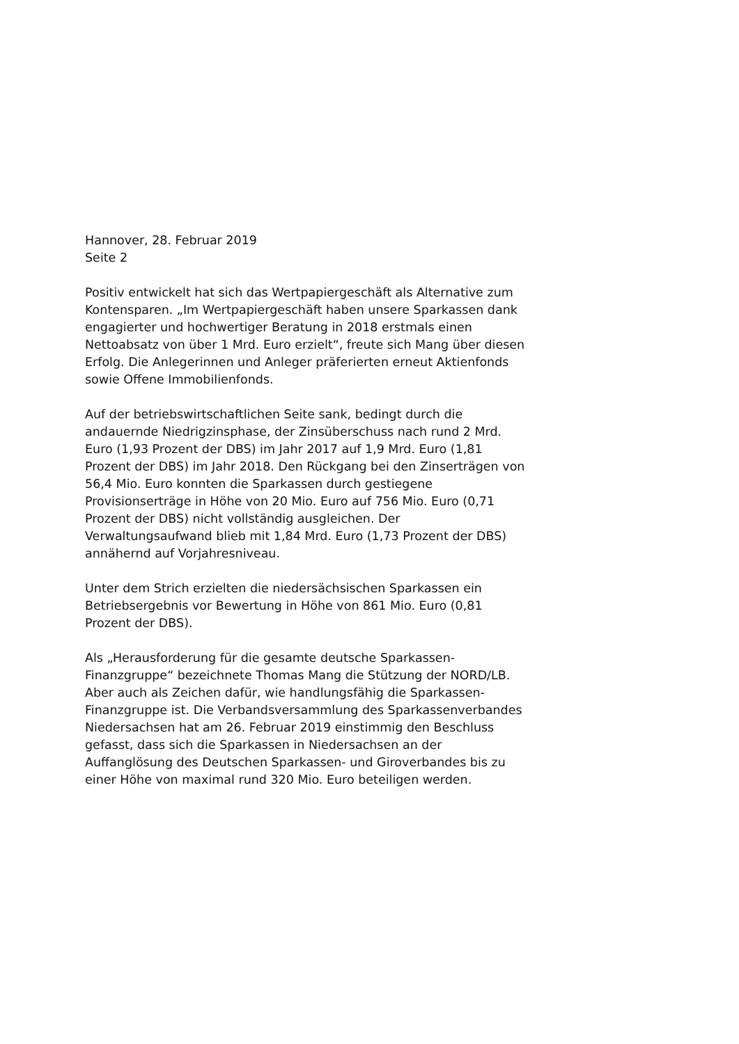Hannover, 28. Februar 2019
Seite 2
Positiv entwickelt hat sich das Wertpapiergeschäft als Alternative zum Kontensparen. „Im Wertpapiergeschäft haben unsere Sparkassen dank engagierter und hochwertiger Beratung in 2018 erstmals einen Nettoabsatz von über 1 Mrd. Euro erzielt“, freute sich Mang über diesen Erfolg. Die Anlegerinnen und Anleger präferierten erneut Aktienfonds sowie Offene Immobilienfonds.
Auf der betriebswirtschaftlichen Seite sank, bedingt durch die andauernde Niedrigzinsphase, der Zinsüberschuss nach rund 2 Mrd. Euro (1,93 Prozent der DBS) im Jahr 2017 auf 1,9 Mrd. Euro (1,81 Prozent der DBS) im Jahr 2018. Den Rückgang bei den Zinserträgen von 56,4 Mio. Euro konnten die Sparkassen durch gestiegene Provisionserträge in Höhe von 20 Mio. Euro auf 756 Mio. Euro (0,71 Prozent der DBS) nicht vollständig ausgleichen. Der Verwaltungsaufwand blieb mit 1,84 Mrd. Euro (1,73 Prozent der DBS) annähernd auf Vorjahresniveau.
Unter dem Strich erzielten die niedersächsischen Sparkassen ein Betriebsergebnis vor Bewertung in Höhe von 861 Mio. Euro (0,81 Prozent der DBS).
Als „Herausforderung für die gesamte deutsche Sparkassen-Finanzgruppe“ bezeichnete Thomas Mang die Stützung der NORD/LB. Aber auch als Zeichen dafür, wie handlungsfähig die Sparkassen-Finanzgruppe ist. Die Verbandsversammlung des Sparkassenverbandes Niedersachsen hat am 26. Februar 2019 einstimmig den Beschluss gefasst, dass sich die Sparkassen in Niedersachsen an der Auffanglösung des Deutschen Sparkassen- und Giroverbandes bis zu einer Höhe von maximal rund 320 Mio. Euro beteiligen werden.